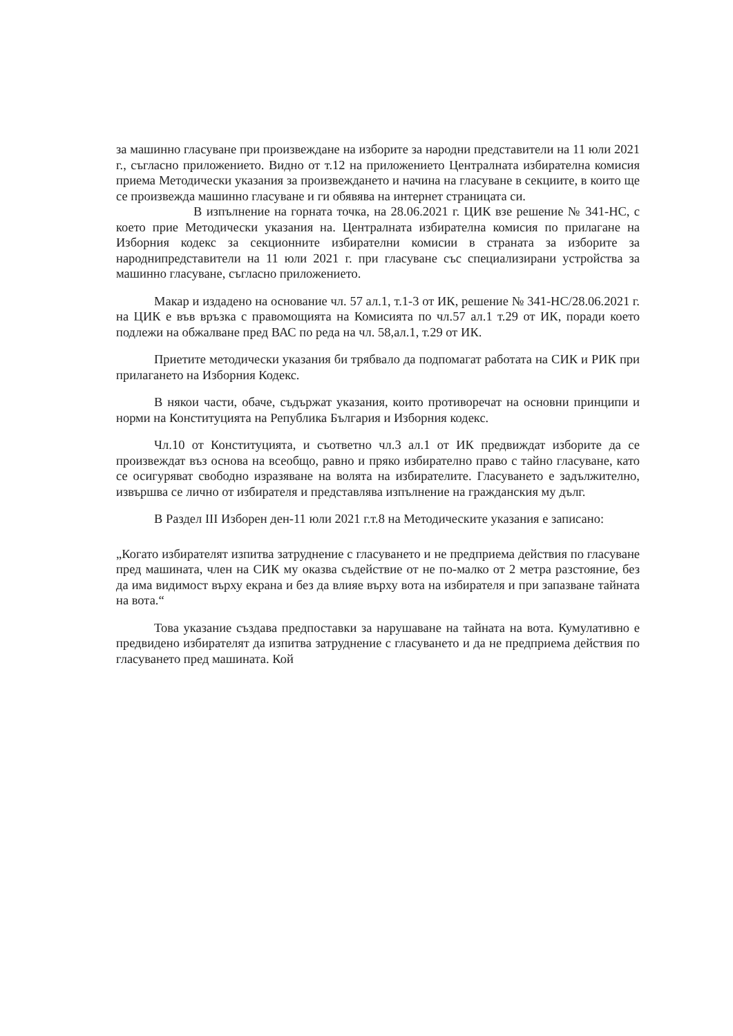за машинно гласуване при произвеждане на изборите за народни представители на 11 юли 2021 г., съгласно приложението. Видно от т.12 на приложението Централната избирателна комисия приема Методически указания за произвеждането и начина на гласуване в секциите, в които ще се произвежда машинно гласуване и ги обявява на интернет страницата си.
В изпълнение на горната точка, на 28.06.2021 г. ЦИК взе решение № 341-НС, с което прие Методически указания на. Централната избирателна комисия по прилагане на Изборния кодекс за секционните избирателни комисии в страната за изборите за народнипредставители на 11 юли 2021 г. при гласуване със специализирани устройства за машинно гласуване, съгласно приложението.
Макар и издадено на основание чл. 57 ал.1, т.1-3 от ИК, решение № 341-НС/28.06.2021 г. на ЦИК е във връзка с правомощията на Комисията по чл.57 ал.1 т.29 от ИК, поради което подлежи на обжалване пред ВАС по реда на чл. 58,ал.1, т.29 от ИК.
Приетите методически указания би трябвало да подпомагат работата на СИК и РИК при прилагането на Изборния Кодекс.
В някои части, обаче, съдържат указания, които противоречат на основни принципи и норми на Конституцията на Република България и Изборния кодекс.
Чл.10 от Конституцията, и съответно чл.3 ал.1 от ИК предвиждат изборите да се произвеждат въз основа на всеобщо, равно и пряко избирателно право с тайно гласуване, като се осигуряват свободно изразяване на волята на избирателите. Гласуването е задължително, извършва се лично от избирателя и представлява изпълнение на гражданския му дълг.
В Раздел III Изборен ден-11 юли 2021 г.т.8 на Методическите указания е записано:
„Когато избирателят изпитва затруднение с гласуването и не предприема действия по гласуване пред машината, член на СИК му оказва съдействие от не по-малко от 2 метра разстояние, без да има видимост върху екрана и без да влияе върху вота на избирателя и при запазване тайната на вота.“
Това указание създава предпоставки за нарушаване на тайната на вота. Кумулативно е предвидено избирателят да изпитва затруднение с гласуването и да не предприема действия по гласуването пред машината. Кой